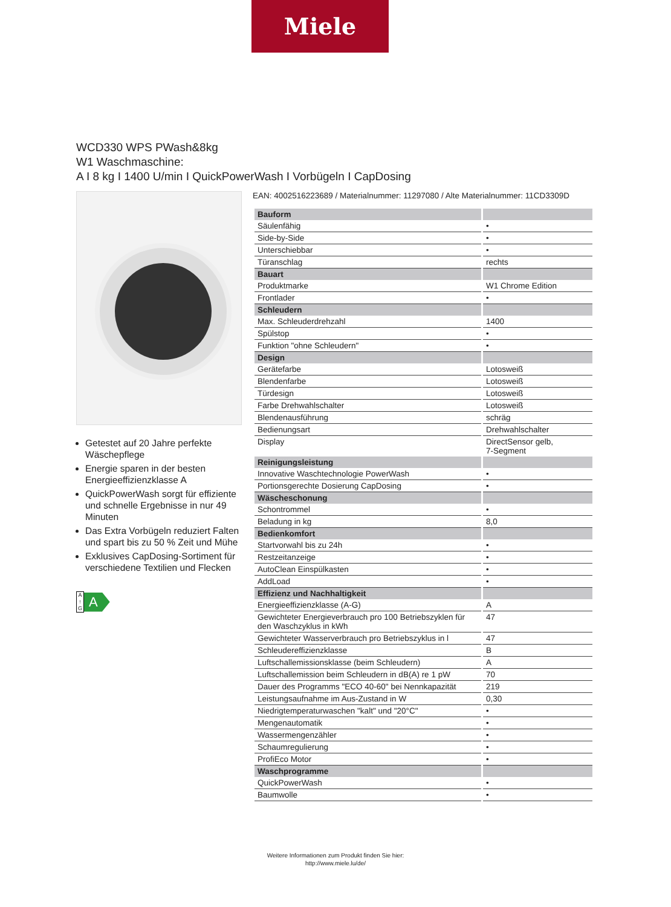Miele
WCD330 WPS PWash&8kg
W1 Waschmaschine:
A I 8 kg I 1400 U/min I QuickPowerWash I Vorbügeln I CapDosing
Getestet auf 20 Jahre perfekte Wäschepflege
Energie sparen in der besten Energieeffizienzklasse A
QuickPowerWash sorgt für effiziente und schnelle Ergebnisse in nur 49 Minuten
Das Extra Vorbügeln reduziert Falten und spart bis zu 50 % Zeit und Mühe
Exklusives CapDosing-Sortiment für verschiedene Textilien und Flecken
A ↑ G
A
EAN: 4002516223689 / Materialnummer: 11297080 / Alte Materialnummer: 11CD3309D
| Bauform | |
| --- | --- |
| Säulenfähig | • |
| Side-by-Side | • |
| Unterschiebbar | • |
| Türanschlag | rechts |
| Bauart | |
| Produktmarke | W1 Chrome Edition |
| Frontlader | • |
| Schleudern | |
| Max. Schleuderdrehzahl | 1400 |
| Spülstop | • |
| Funktion "ohne Schleudern" | • |
| Design | |
| Gerätefarbe | Lotosweiß |
| Blendenfarbe | Lotosweiß |
| Türdesign | Lotosweiß |
| Farbe Drehwahlschalter | Lotosweiß |
| Blendenausführung | schräg |
| Bedienungsart | Drehwahlschalter |
| Display | DirectSensor gelb, 7-Segment |
| Reinigungsleistung | |
| Innovative Waschtechnologie PowerWash | • |
| Portionsgerechte Dosierung CapDosing | • |
| Wäscheschonung | |
| Schontrommel | • |
| Beladung in kg | 8,0 |
| Bedienkomfort | |
| Startvorwahl bis zu 24h | • |
| Restzeitanzeige | • |
| AutoClean Einspülkasten | • |
| AddLoad | • |
| Effizienz und Nachhaltigkeit | |
| Energieeffizienzklasse (A-G) | A |
| Gewichteter Energieverbrauch pro 100 Betriebszyklen für den Waschzyklus in kWh | 47 |
| Gewichteter Wasserverbrauch pro Betriebszyklus in l | 47 |
| Schleudereffizienzklasse | B |
| Luftschallemissionsklasse (beim Schleudern) | A |
| Luftschallemission beim Schleudern in dB(A) re 1 pW | 70 |
| Dauer des Programms "ECO 40-60" bei Nennkapazität | 219 |
| Leistungsaufnahme im Aus-Zustand in W | 0,30 |
| Niedrigtemperaturwaschen "kalt" und "20°C" | • |
| Mengenautomatik | • |
| Wassermengenzähler | • |
| Schaumregulierung | • |
| ProfiEco Motor | • |
| Waschprogramme | |
| QuickPowerWash | • |
| Baumwolle | • |
Weitere Informationen zum Produkt finden Sie hier:
http://www.miele.lu/de/